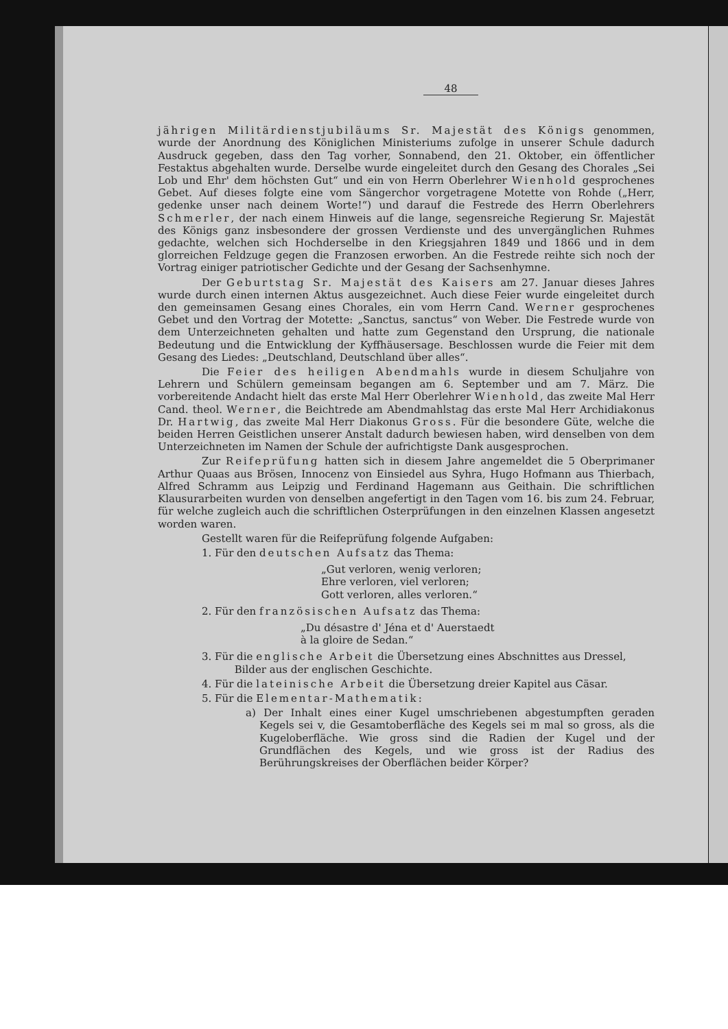48
jährigen Militärdienstjubiläums Sr. Majestät des Königs genommen, wurde der Anordnung des Königlichen Ministeriums zufolge in unserer Schule dadurch Ausdruck gegeben, dass den Tag vorher, Sonnabend, den 21. Oktober, ein öffentlicher Festaktus abgehalten wurde. Derselbe wurde eingeleitet durch den Gesang des Chorales „Sei Lob und Ehr' dem höchsten Gut“ und ein von Herrn Oberlehrer Wienhold gesprochenes Gebet. Auf dieses folgte eine vom Sängerchor vorgetragene Motette von Rohde („Herr, gedenke unser nach deinem Worte!“) und darauf die Festrede des Herrn Oberlehrers Schmerler, der nach einem Hinweis auf die lange, segensreiche Regierung Sr. Majestät des Königs ganz insbesondere der grossen Verdienste und des unvergänglichen Ruhmes gedachte, welchen sich Hochderselbe in den Kriegsjahren 1849 und 1866 und in dem glorreichen Feldzuge gegen die Franzosen erworben. An die Festrede reihte sich noch der Vortrag einiger patriotischer Gedichte und der Gesang der Sachsenhymne.
Der Geburtstag Sr. Majestät des Kaisers am 27. Januar dieses Jahres wurde durch einen internen Aktus ausgezeichnet. Auch diese Feier wurde eingeleitet durch den gemeinsamen Gesang eines Chorales, ein vom Herrn Cand. Werner gesprochenes Gebet und den Vortrag der Motette: „Sanctus, sanctus“ von Weber. Die Festrede wurde von dem Unterzeichneten gehalten und hatte zum Gegenstand den Ursprung, die nationale Bedeutung und die Entwicklung der Kyffhäusersage. Beschlossen wurde die Feier mit dem Gesang des Liedes: „Deutschland, Deutschland über alles“.
Die Feier des heiligen Abendmahls wurde in diesem Schuljahre von Lehrern und Schülern gemeinsam begangen am 6. September und am 7. März. Die vorbereitende Andacht hielt das erste Mal Herr Oberlehrer Wienhold, das zweite Mal Herr Cand. theol. Werner, die Beichtrede am Abendmahlstag das erste Mal Herr Archidiakonus Dr. Hartwig, das zweite Mal Herr Diakonus Gross. Für die besondere Güte, welche die beiden Herren Geistlichen unserer Anstalt dadurch bewiesen haben, wird denselben von dem Unterzeichneten im Namen der Schule der aufrichtigste Dank ausgesprochen.
Zur Reifeprüfung hatten sich in diesem Jahre angemeldet die 5 Oberprimaner Arthur Quaas aus Brösen, Innocenz von Einsiedel aus Syhra, Hugo Hofmann aus Thierbach, Alfred Schramm aus Leipzig und Ferdinand Hagemann aus Geithain. Die schriftlichen Klausurarbeiten wurden von denselben angefertigt in den Tagen vom 16. bis zum 24. Februar, für welche zugleich auch die schriftlichen Osterprüfungen in den einzelnen Klassen angesetzt worden waren.
Gestellt waren für die Reifeprüfung folgende Aufgaben:
1. Für den deutschen Aufsatz das Thema:
„Gut verloren, wenig verloren;
Ehre verloren, viel verloren;
Gott verloren, alles verloren.“
2. Für den französischen Aufsatz das Thema:
„Du désastre d' Jéna et d' Auerstaedt
à la gloire de Sedan.“
3. Für die englische Arbeit die Übersetzung eines Abschnittes aus Dressel,
Bilder aus der englischen Geschichte.
4. Für die lateinische Arbeit die Übersetzung dreier Kapitel aus Cäsar.
5. Für die Elementar-Mathematik:
a) Der Inhalt eines einer Kugel umschriebenen abgestumpften geraden Kegels sei v, die Gesamtoberfläche des Kegels sei m mal so gross, als die Kugeloberfläche. Wie gross sind die Radien der Kugel und der Grundflächen des Kegels, und wie gross ist der Radius des Berührungskreises der Oberflächen beider Körper?